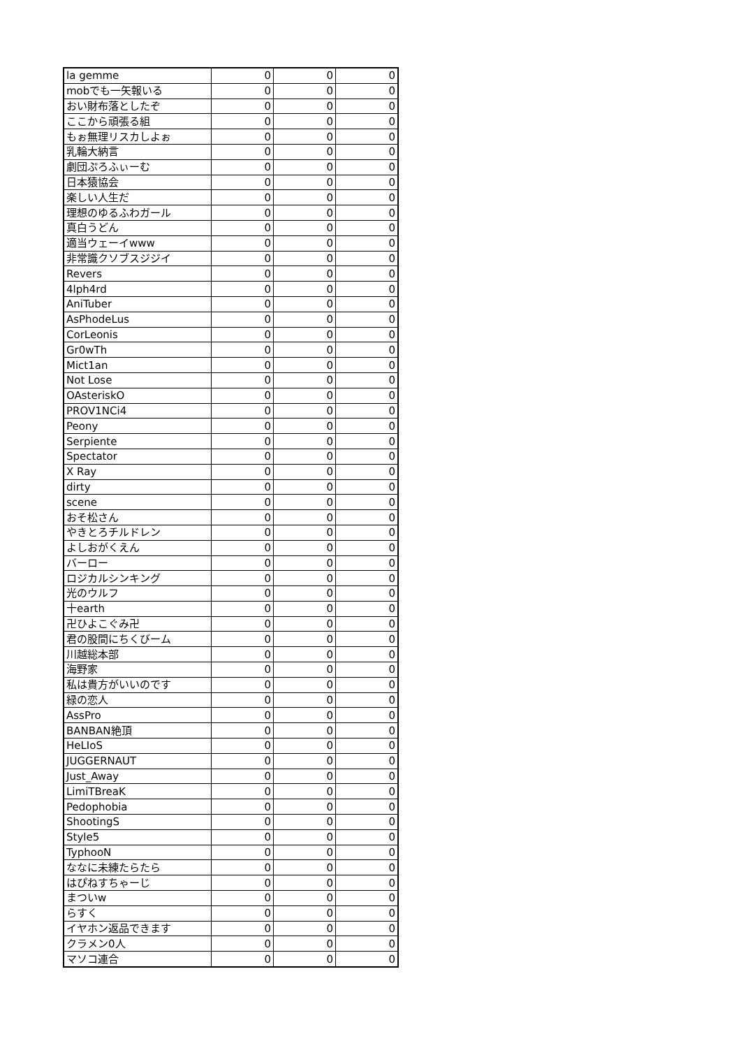| la gemme | 0 | 0 | 0 |
| mobでも一矢報いる | 0 | 0 | 0 |
| おい財布落としたぞ | 0 | 0 | 0 |
| ここから頑張る組 | 0 | 0 | 0 |
| もぉ無理リスカしよぉ | 0 | 0 | 0 |
| 乳輪大納言 | 0 | 0 | 0 |
| 劇団ぷろふぃーむ | 0 | 0 | 0 |
| 日本猿協会 | 0 | 0 | 0 |
| 楽しい人生だ | 0 | 0 | 0 |
| 理想のゆるふわガール | 0 | 0 | 0 |
| 真白うどん | 0 | 0 | 0 |
| 適当ウェーイwww | 0 | 0 | 0 |
| 非常識クソブスジジイ | 0 | 0 | 0 |
| Revers | 0 | 0 | 0 |
| 4lph4rd | 0 | 0 | 0 |
| AniTuber | 0 | 0 | 0 |
| AsPhodeLus | 0 | 0 | 0 |
| CorLeonis | 0 | 0 | 0 |
| Gr0wTh | 0 | 0 | 0 |
| Mict1an | 0 | 0 | 0 |
| Not Lose | 0 | 0 | 0 |
| OAsteriskO | 0 | 0 | 0 |
| PROV1NCi4 | 0 | 0 | 0 |
| Peony | 0 | 0 | 0 |
| Serpiente | 0 | 0 | 0 |
| Spectator | 0 | 0 | 0 |
| X Ray | 0 | 0 | 0 |
| dirty | 0 | 0 | 0 |
| scene | 0 | 0 | 0 |
| おそ松さん | 0 | 0 | 0 |
| やきとろチルドレン | 0 | 0 | 0 |
| よしおがくえん | 0 | 0 | 0 |
| バーロー | 0 | 0 | 0 |
| ロジカルシンキング | 0 | 0 | 0 |
| 光のウルフ | 0 | 0 | 0 |
| 十earth | 0 | 0 | 0 |
| 卍ひよこぐみ卍 | 0 | 0 | 0 |
| 君の股間にちくびーム | 0 | 0 | 0 |
| 川越総本部 | 0 | 0 | 0 |
| 海野家 | 0 | 0 | 0 |
| 私は貴方がいいのです | 0 | 0 | 0 |
| 緑の恋人 | 0 | 0 | 0 |
| AssPro | 0 | 0 | 0 |
| BANBAN絶頂 | 0 | 0 | 0 |
| HeLIoS | 0 | 0 | 0 |
| JUGGERNAUT | 0 | 0 | 0 |
| Just_Away | 0 | 0 | 0 |
| LimiTBreaK | 0 | 0 | 0 |
| Pedophobia | 0 | 0 | 0 |
| ShootingS | 0 | 0 | 0 |
| Style5 | 0 | 0 | 0 |
| TyphooN | 0 | 0 | 0 |
| ななに未練たらたら | 0 | 0 | 0 |
| はぴねすちゃーじ | 0 | 0 | 0 |
| まついw | 0 | 0 | 0 |
| らすく | 0 | 0 | 0 |
| イヤホン返品できます | 0 | 0 | 0 |
| クラメン0人 | 0 | 0 | 0 |
| マソコ連合 | 0 | 0 | 0 |